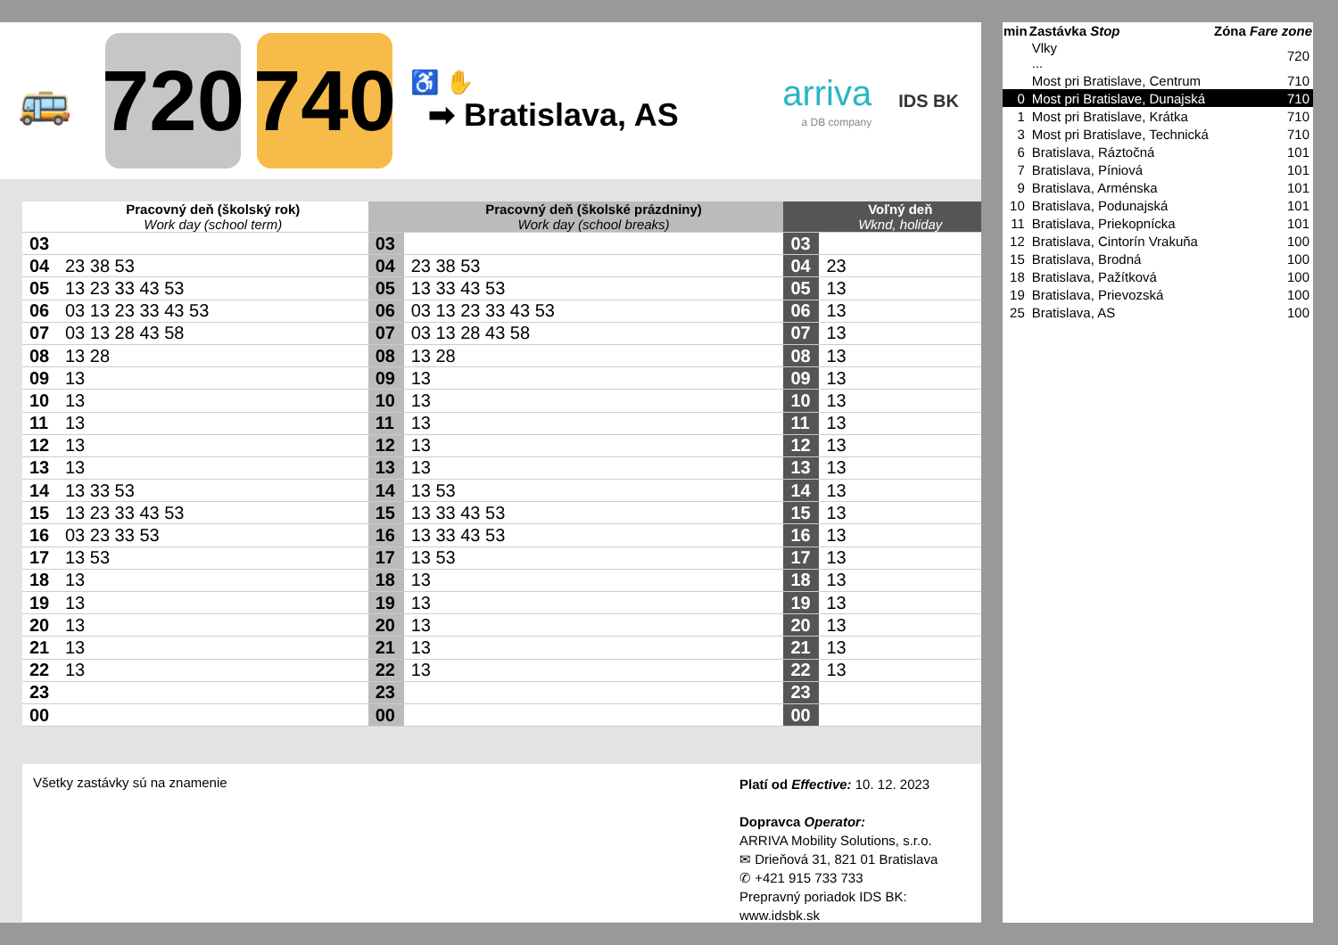🚌
720
740
♿ ✋
➡ Bratislava, AS
arriva
a DB company
IDS BK
| | Pracovný deň (školský rok) Work day (school term) | | Pracovný deň (školské prázdniny) Work day (school breaks) | | Voľný deň Wknd, holiday |
| 03 | | 03 | | 03 | |
| 04 | 23 38 53 | 04 | 23 38 53 | 04 | 23 |
| 05 | 13 23 33 43 53 | 05 | 13 33 43 53 | 05 | 13 |
| 06 | 03 13 23 33 43 53 | 06 | 03 13 23 33 43 53 | 06 | 13 |
| 07 | 03 13 28 43 58 | 07 | 03 13 28 43 58 | 07 | 13 |
| 08 | 13 28 | 08 | 13 28 | 08 | 13 |
| 09 | 13 | 09 | 13 | 09 | 13 |
| 10 | 13 | 10 | 13 | 10 | 13 |
| 11 | 13 | 11 | 13 | 11 | 13 |
| 12 | 13 | 12 | 13 | 12 | 13 |
| 13 | 13 | 13 | 13 | 13 | 13 |
| 14 | 13 33 53 | 14 | 13 53 | 14 | 13 |
| 15 | 13 23 33 43 53 | 15 | 13 33 43 53 | 15 | 13 |
| 16 | 03 23 33 53 | 16 | 13 33 43 53 | 16 | 13 |
| 17 | 13 53 | 17 | 13 53 | 17 | 13 |
| 18 | 13 | 18 | 13 | 18 | 13 |
| 19 | 13 | 19 | 13 | 19 | 13 |
| 20 | 13 | 20 | 13 | 20 | 13 |
| 21 | 13 | 21 | 13 | 21 | 13 |
| 22 | 13 | 22 | 13 | 22 | 13 |
| 23 | | 23 | | 23 | |
| 00 | | 00 | | 00 | |
Všetky zastávky sú na znamenie
Platí od Effective: 10. 12. 2023
Dopravca Operator:
ARRIVA Mobility Solutions, s.r.o.
✉ Drieňová 31, 821 01 Bratislava
✆ +421 915 733 733
Prepravný poriadok IDS BK:
www.idsbk.sk
| min | Zastávka Stop | Zóna Fare zone |
| --- | --- | --- |
| | Vlky ... | 720 |
| | Most pri Bratislave, Centrum | 710 |
| 0 | Most pri Bratislave, Dunajská | 710 |
| 1 | Most pri Bratislave, Krátka | 710 |
| 3 | Most pri Bratislave, Technická | 710 |
| 6 | Bratislava, Ráztočná | 101 |
| 7 | Bratislava, Píniová | 101 |
| 9 | Bratislava, Arménska | 101 |
| 10 | Bratislava, Podunajská | 101 |
| 11 | Bratislava, Priekopnícka | 101 |
| 12 | Bratislava, Cintorín Vrakuňa | 100 |
| 15 | Bratislava, Brodná | 100 |
| 18 | Bratislava, Pažítková | 100 |
| 19 | Bratislava, Prievozská | 100 |
| 25 | Bratislava, AS | 100 |